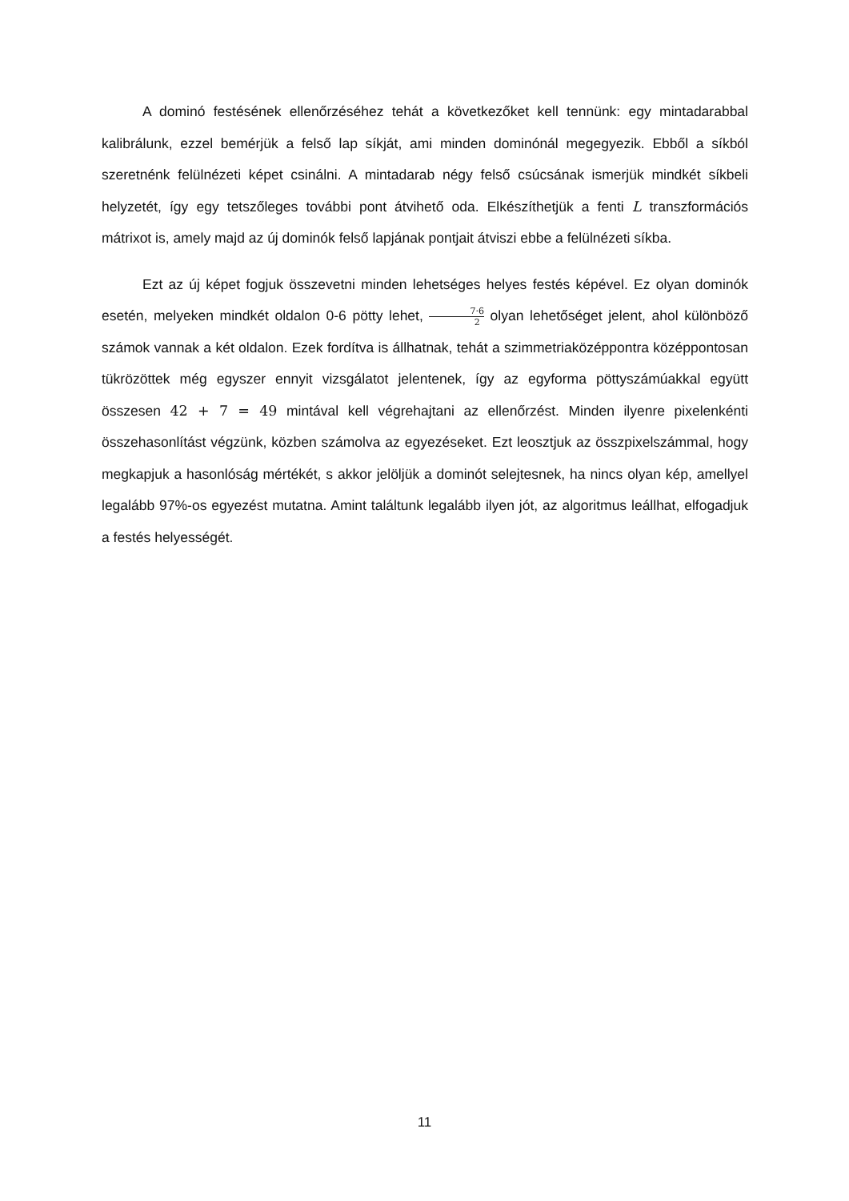A dominó festésének ellenőrzéséhez tehát a következőket kell tennünk: egy mintadarabbal kalibrálunk, ezzel bemérjük a felső lap síkját, ami minden dominónál megegyezik. Ebből a síkból szeretnénk felülnézeti képet csinálni. A mintadarab négy felső csúcsának ismerjük mindkét síkbeli helyzetét, így egy tetszőleges további pont átvihető oda. Elkészíthetjük a fenti L transzformációs mátrixot is, amely majd az új dominók felső lapjának pontjait átviszi ebbe a felülnézeti síkba.
Ezt az új képet fogjuk összevetni minden lehetséges helyes festés képével. Ez olyan dominók esetén, melyeken mindkét oldalon 0-6 pötty lehet, 7·6 2 olyan lehetőséget jelent, ahol különböző számok vannak a két oldalon. Ezek fordítva is állhatnak, tehát a szimmetriaközéppontra középpontosan tükrözöttek még egyszer ennyit vizsgálatot jelentenek, így az egyforma pöttyszámúakkal együtt összesen 42 + 7 = 49 mintával kell végrehajtani az ellenőrzést. Minden ilyenre pixelenkénti összehasonlítást végzünk, közben számolva az egyezéseket. Ezt leosztjuk az összpixelszámmal, hogy megkapjuk a hasonlóság mértékét, s akkor jelöljük a dominót selejtesnek, ha nincs olyan kép, amellyel legalább 97%-os egyezést mutatna. Amint találtunk legalább ilyen jót, az algoritmus leállhat, elfogadjuk a festés helyességét.
11